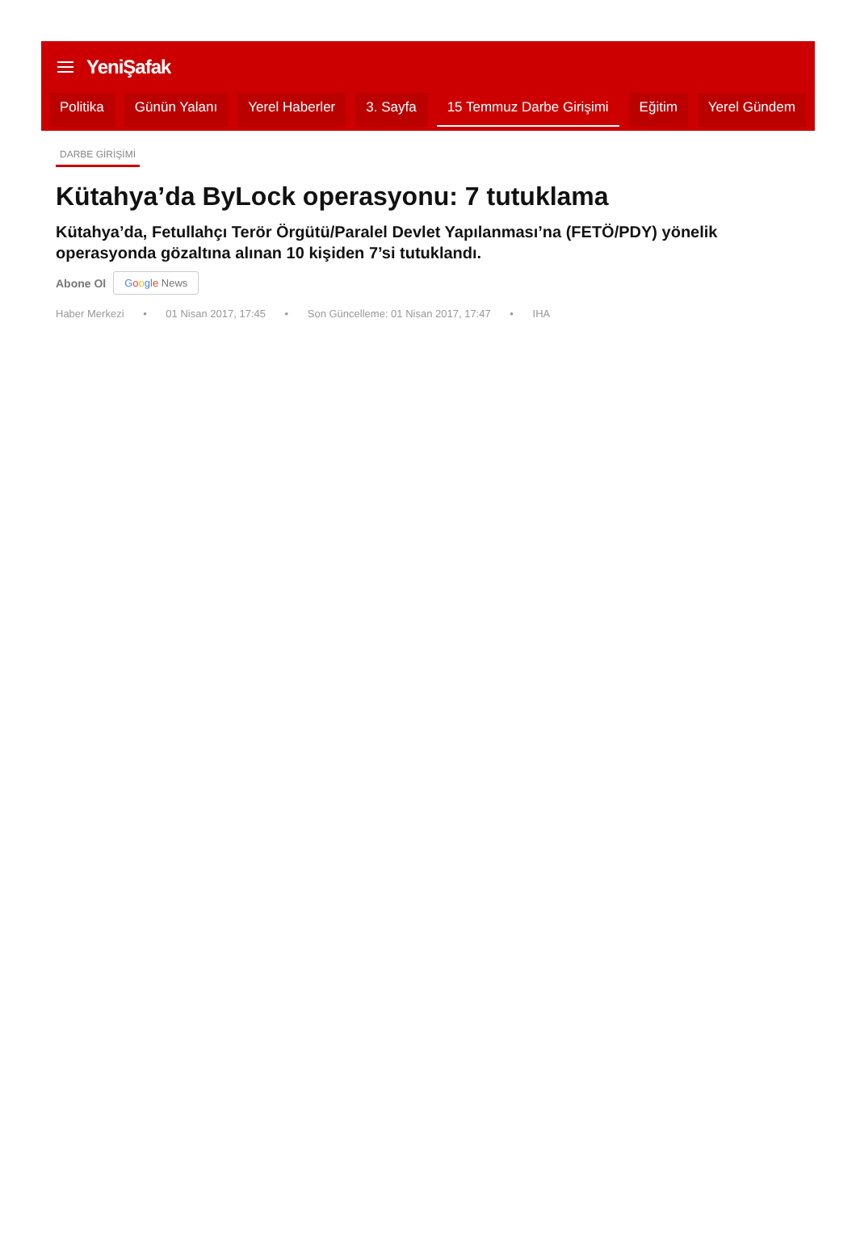YeniŞafak
Politika Günün Yalanı Yerel Haberler 3. Sayfa 15 Temmuz Darbe Girişimi Eğitim Yerel Gündem
DARBE GİRİŞİMİ
Kütahya’da ByLock operasyonu: 7 tutuklama
Kütahya’da, Fetullahçı Terör Örgütü/Paralel Devlet Yapılanması’na (FETÖ/PDY) yönelik operasyonda gözaltına alınan 10 kişiden 7’si tutuklandı.
Abone Ol Google News
Haber Merkezi • 01 Nisan 2017, 17:45 • Son Güncelleme: 01 Nisan 2017, 17:47 • IHA